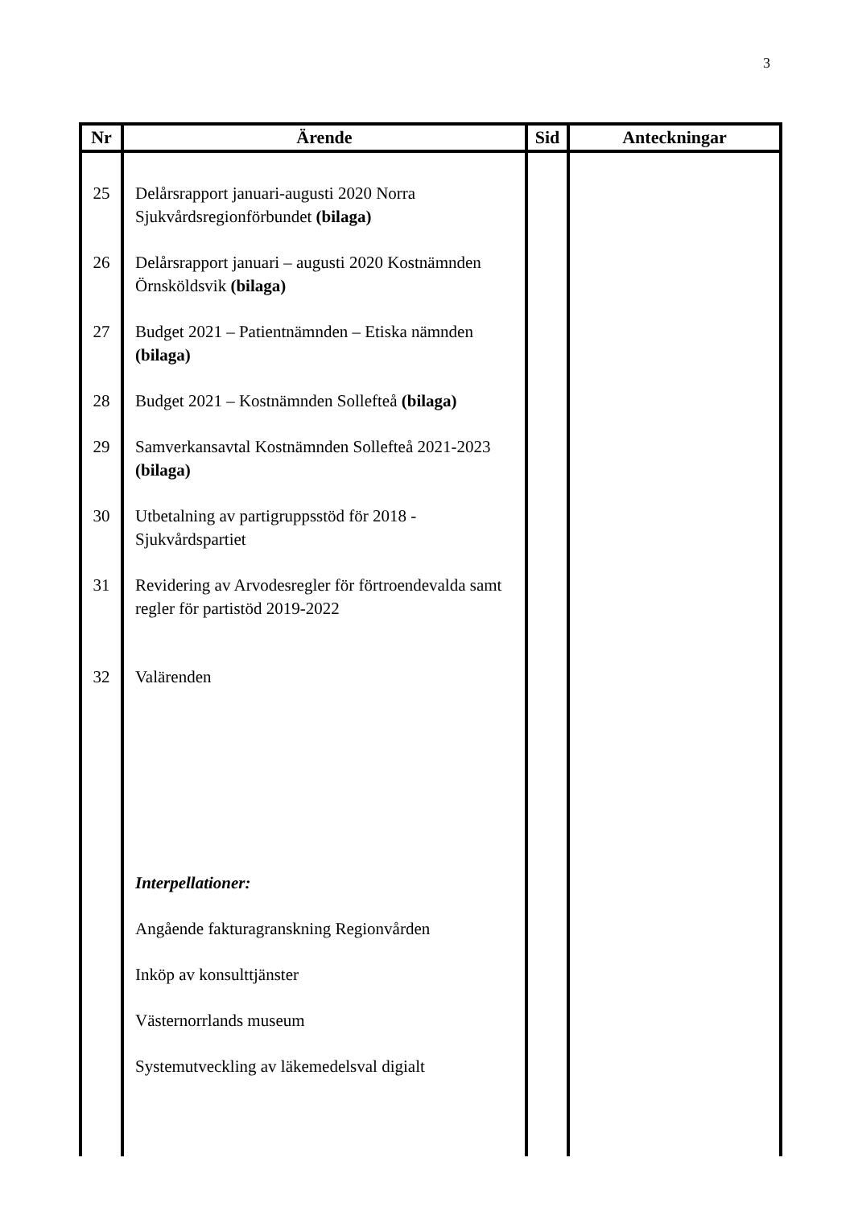3
| Nr | Ärende | Sid | Anteckningar |
| --- | --- | --- | --- |
| 25 26 27 28 29 30 31 32 | Delårsrapport januari-augusti 2020 Norra Sjukvårdsregionförbundet (bilaga) Delårsrapport januari – augusti 2020 Kostnämnden Örnsköldsvik (bilaga) Budget 2021 – Patientnämnden – Etiska nämnden (bilaga) Budget 2021 – Kostnämnden Sollefteå (bilaga) Samverkansavtal Kostnämnden Sollefteå 2021-2023 (bilaga) Utbetalning av partigruppsstöd för 2018 - Sjukvårdspartiet Revidering av Arvodesregler för förtroendevalda samt regler för partistöd 2019-2022 Valärenden Interpellationer: Angående fakturagranskning Regionvården Inköp av konsulttjänster Västernorrlands museum Systemutveckling av läkemedelsval digialt | | |